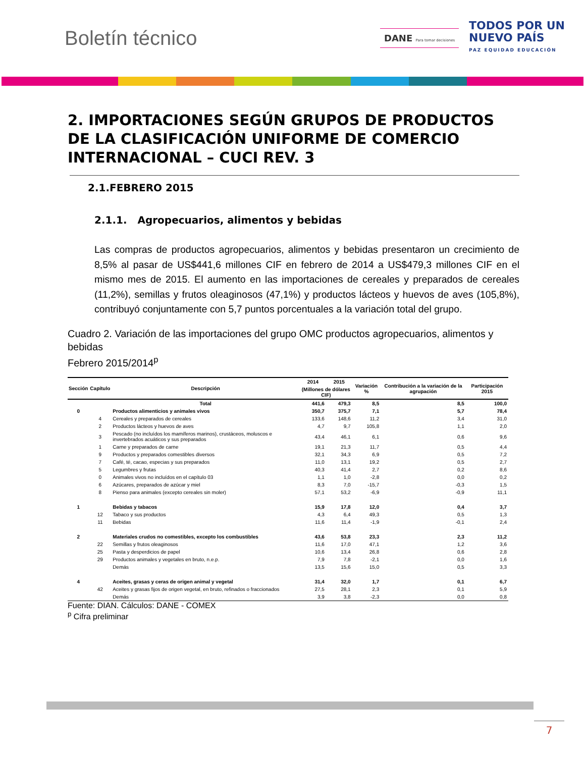Boletín técnico
DANE Para tomar decisiones
TODOS POR UN
NUEVO PAÍS
PAZ EQUIDAD EDUCACIÓN
2. IMPORTACIONES SEGÚN GRUPOS DE PRODUCTOS DE LA CLASIFICACIÓN UNIFORME DE COMERCIO INTERNACIONAL – CUCI REV. 3
2.1.FEBRERO 2015
2.1.1. Agropecuarios, alimentos y bebidas
Las compras de productos agropecuarios, alimentos y bebidas presentaron un crecimiento de 8,5% al pasar de US$441,6 millones CIF en febrero de 2014 a US$479,3 millones CIF en el mismo mes de 2015. El aumento en las importaciones de cereales y preparados de cereales (11,2%), semillas y frutos oleaginosos (47,1%) y productos lácteos y huevos de aves (105,8%), contribuyó conjuntamente con 5,7 puntos porcentuales a la variación total del grupo.
Cuadro 2. Variación de las importaciones del grupo OMC productos agropecuarios, alimentos y bebidas
Febrero 2015/2014<sup>p</sup>
| Sección | Capítulo | Descripción | 2014 | 2015 | Variación % | Contribución a la variación de la agrupación | Participación 2015 |
| --- | --- | --- | --- | --- | --- | --- | --- |
| | | | (Millones de dólares CIF) | | | | |
| | | Total | 441,6 | 479,3 | 8,5 | 8,5 | 100,0 |
| 0 | | Productos alimenticios y animales vivos | 350,7 | 375,7 | 7,1 | 5,7 | 78,4 |
| | 4 | Cereales y preparados de cereales | 133,6 | 148,6 | 11,2 | 3,4 | 31,0 |
| | 2 | Productos lácteos y huevos de aves | 4,7 | 9,7 | 105,8 | 1,1 | 2,0 |
| | 3 | Pescado (no incluídos los mamíferos marinos), crustáceos, moluscos e invertebrados acuáticos y sus preparados | 43,4 | 46,1 | 6,1 | 0,6 | 9,6 |
| | 1 | Carne y preparados de carne | 19,1 | 21,3 | 11,7 | 0,5 | 4,4 |
| | 9 | Productos y preparados comestibles diversos | 32,1 | 34,3 | 6,9 | 0,5 | 7,2 |
| | 7 | Café, té, cacao, especias y sus preparados | 11,0 | 13,1 | 19,2 | 0,5 | 2,7 |
| | 5 | Legumbres y frutas | 40,3 | 41,4 | 2,7 | 0,2 | 8,6 |
| | 0 | Animales vivos no incluídos en el capítulo 03 | 1,1 | 1,0 | -2,8 | 0,0 | 0,2 |
| | 6 | Azúcares, preparados de azúcar y miel | 8,3 | 7,0 | -15,7 | -0,3 | 1,5 |
| | 8 | Pienso para animales (excepto cereales sin moler) | 57,1 | 53,2 | -6,9 | -0,9 | 11,1 |
| 1 | | Bebidas y tabacos | 15,9 | 17,8 | 12,0 | 0,4 | 3,7 |
| | 12 | Tabaco y sus productos | 4,3 | 6,4 | 49,3 | 0,5 | 1,3 |
| | 11 | Bebidas | 11,6 | 11,4 | -1,9 | -0,1 | 2,4 |
| 2 | | Materiales crudos no comestibles, excepto los combustibles | 43,6 | 53,8 | 23,3 | 2,3 | 11,2 |
| | 22 | Semillas y frutos oleaginosos | 11,6 | 17,0 | 47,1 | 1,2 | 3,6 |
| | 25 | Pasta y desperdicios de papel | 10,6 | 13,4 | 26,8 | 0,6 | 2,8 |
| | 29 | Productos animales y vegetales en bruto, n.e.p. | 7,9 | 7,8 | -2,1 | 0,0 | 1,6 |
| | | Demás | 13,5 | 15,6 | 15,0 | 0,5 | 3,3 |
| 4 | | Aceites, grasas y ceras de origen animal y vegetal | 31,4 | 32,0 | 1,7 | 0,1 | 6,7 |
| | 42 | Aceites y grasas fijos de origen vegetal, en bruto, refinados o fraccionados | 27,5 | 28,1 | 2,3 | 0,1 | 5,9 |
| | | Demás | 3,9 | 3,8 | -2,3 | 0,0 | 0,8 |
Fuente: DIAN. Cálculos: DANE - COMEX
<sup>p</sup> Cifra preliminar
7